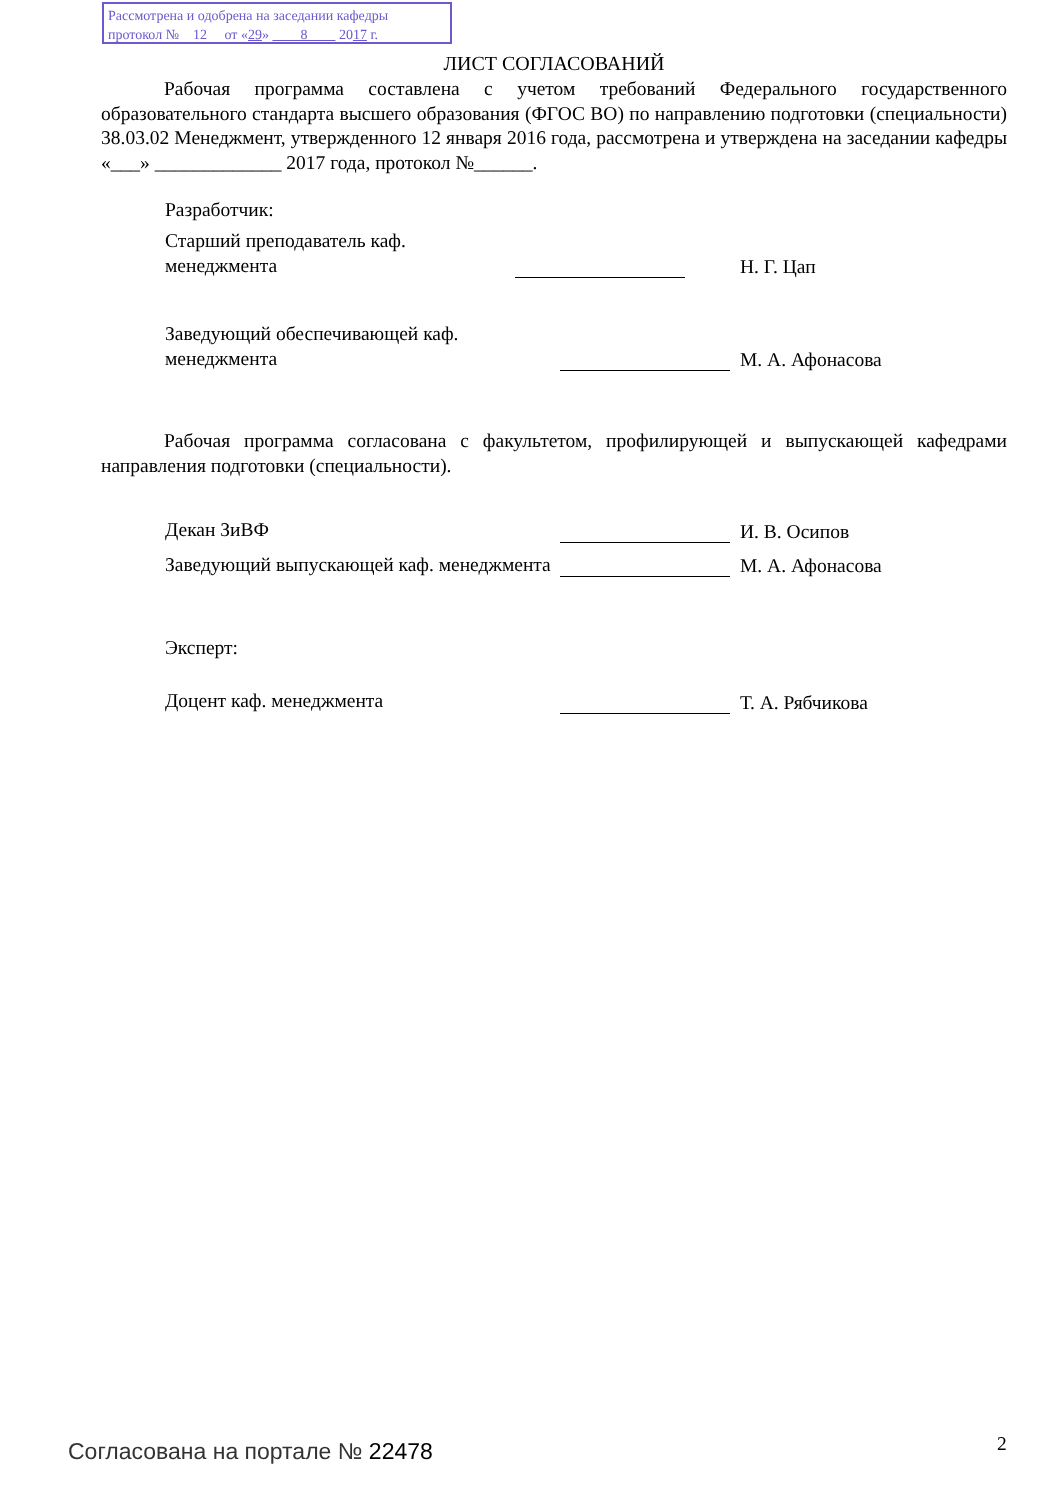Рассмотрена и одобрена на заседании кафедры
протокол № 12 от «29» 8 2017 г.
ЛИСТ СОГЛАСОВАНИЙ
Рабочая программа составлена с учетом требований Федерального государственного образовательного стандарта высшего образования (ФГОС ВО) по направлению подготовки (специальности) 38.03.02 Менеджмент, утвержденного 12 января 2016 года, рассмотрена и утверждена на заседании кафедры «___» _____________ 2017 года, протокол №______.
Разработчик:
Старший преподаватель каф. менеджмента
Н. Г. Цап
Заведующий обеспечивающей каф. менеджмента
М. А. Афонасова
Рабочая программа согласована с факультетом, профилирующей и выпускающей кафедрами направления подготовки (специальности).
Декан ЗиВФ
И. В. Осипов
Заведующий выпускающей каф. менеджмента
М. А. Афонасова
Эксперт:
Доцент каф. менеджмента
Т. А. Рябчикова
Согласована на портале № 22478 2